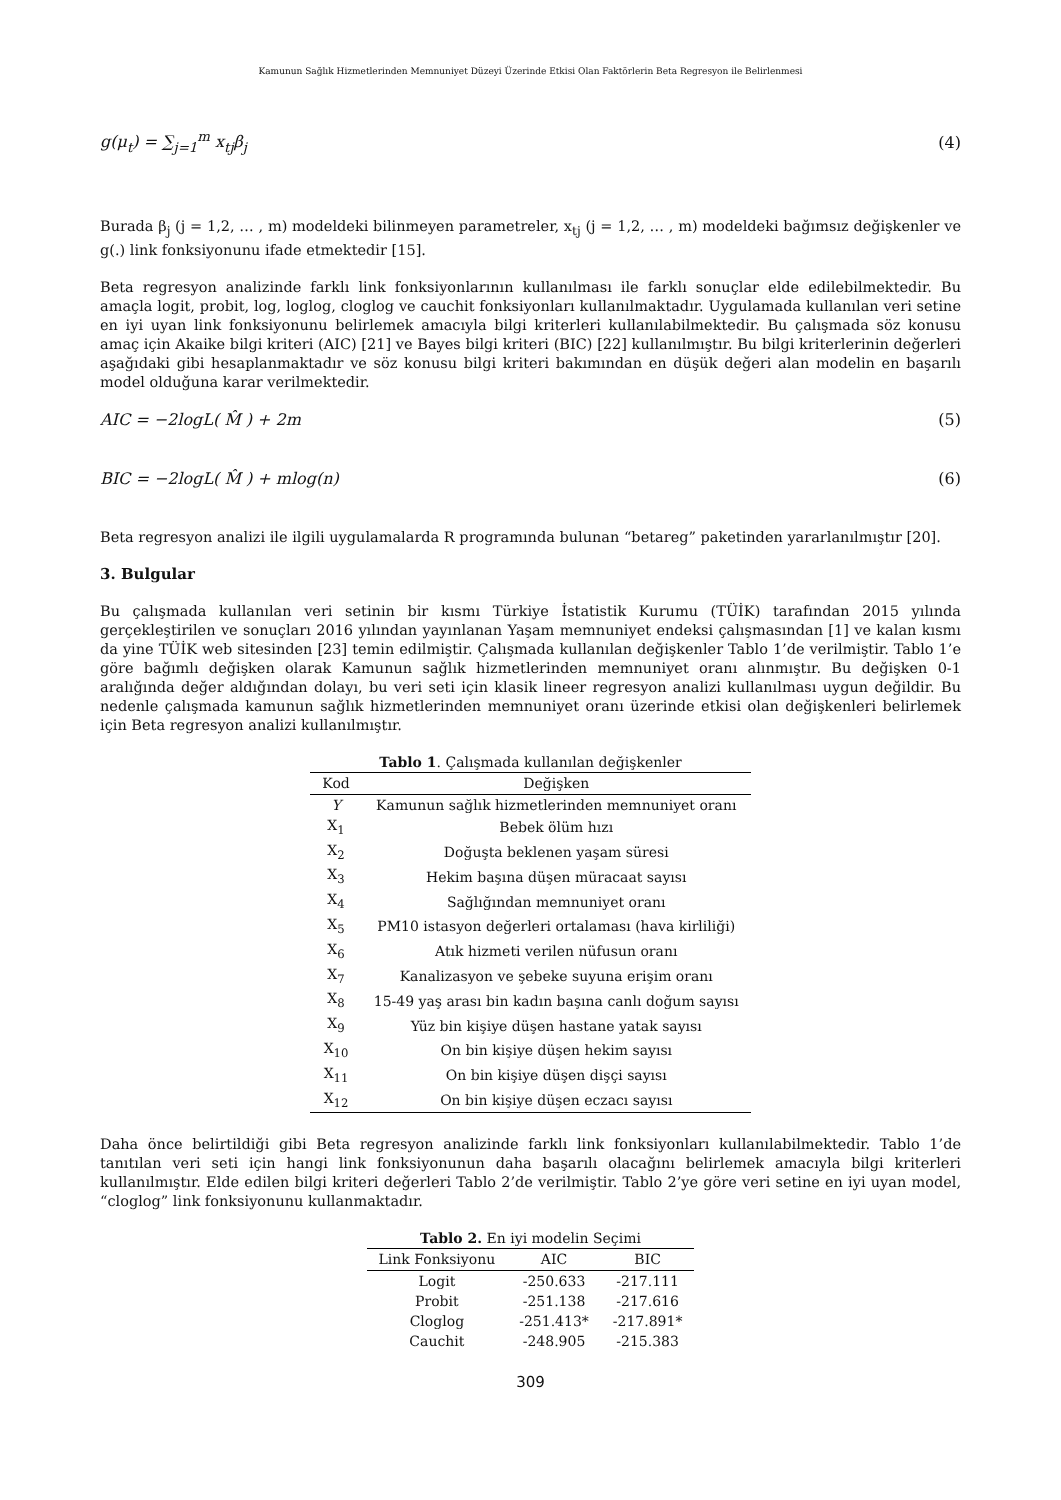Kamunun Sağlık Hizmetlerinden Memnuniyet Düzeyi Üzerinde Etkisi Olan Faktörlerin Beta Regresyon ile Belirlenmesi
g(μ<sub>t</sub>) = ∑<sub>j=1</sub><sup>m</sup> x<sub>tj</sub>β<sub>j</sub> (4)
Burada β<sub>j</sub> (j = 1,2, … , m) modeldeki bilinmeyen parametreler, x<sub>tj</sub> (j = 1,2, … , m) modeldeki bağımsız değişkenler ve g(.) link fonksiyonunu ifade etmektedir [15].
Beta regresyon analizinde farklı link fonksiyonlarının kullanılması ile farklı sonuçlar elde edilebilmektedir. Bu amaçla logit, probit, log, loglog, cloglog ve cauchit fonksiyonları kullanılmaktadır. Uygulamada kullanılan veri setine en iyi uyan link fonksiyonunu belirlemek amacıyla bilgi kriterleri kullanılabilmektedir. Bu çalışmada söz konusu amaç için Akaike bilgi kriteri (AIC) [21] ve Bayes bilgi kriteri (BIC) [22] kullanılmıştır. Bu bilgi kriterlerinin değerleri aşağıdaki gibi hesaplanmaktadır ve söz konusu bilgi kriteri bakımından en düşük değeri alan modelin en başarılı model olduğuna karar verilmektedir.
AIC = −2logL( M̂ ) + 2m (5)
BIC = −2logL( M̂ ) + mlog(n) (6)
Beta regresyon analizi ile ilgili uygulamalarda R programında bulunan “betareg” paketinden yararlanılmıştır [20].
3. Bulgular
Bu çalışmada kullanılan veri setinin bir kısmı Türkiye İstatistik Kurumu (TÜİK) tarafından 2015 yılında gerçekleştirilen ve sonuçları 2016 yılından yayınlanan Yaşam memnuniyet endeksi çalışmasından [1] ve kalan kısmı da yine TÜİK web sitesinden [23] temin edilmiştir. Çalışmada kullanılan değişkenler Tablo 1’de verilmiştir. Tablo 1’e göre bağımlı değişken olarak Kamunun sağlık hizmetlerinden memnuniyet oranı alınmıştır. Bu değişken 0-1 aralığında değer aldığından dolayı, bu veri seti için klasik lineer regresyon analizi kullanılması uygun değildir. Bu nedenle çalışmada kamunun sağlık hizmetlerinden memnuniyet oranı üzerinde etkisi olan değişkenleri belirlemek için Beta regresyon analizi kullanılmıştır.
Tablo 1 . Çalışmada kullanılan değişkenler
| Kod | Değişken |
| --- | --- |
| Y | Kamunun sağlık hizmetlerinden memnuniyet oranı |
| X<sub>1</sub> | Bebek ölüm hızı |
| X<sub>2</sub> | Doğuşta beklenen yaşam süresi |
| X<sub>3</sub> | Hekim başına düşen müracaat sayısı |
| X<sub>4</sub> | Sağlığından memnuniyet oranı |
| X<sub>5</sub> | PM10 istasyon değerleri ortalaması (hava kirliliği) |
| X<sub>6</sub> | Atık hizmeti verilen nüfusun oranı |
| X<sub>7</sub> | Kanalizasyon ve şebeke suyuna erişim oranı |
| X<sub>8</sub> | 15-49 yaş arası bin kadın başına canlı doğum sayısı |
| X<sub>9</sub> | Yüz bin kişiye düşen hastane yatak sayısı |
| X<sub>10</sub> | On bin kişiye düşen hekim sayısı |
| X<sub>11</sub> | On bin kişiye düşen dişçi sayısı |
| X<sub>12</sub> | On bin kişiye düşen eczacı sayısı |
Daha önce belirtildiği gibi Beta regresyon analizinde farklı link fonksiyonları kullanılabilmektedir. Tablo 1’de tanıtılan veri seti için hangi link fonksiyonunun daha başarılı olacağını belirlemek amacıyla bilgi kriterleri kullanılmıştır. Elde edilen bilgi kriteri değerleri Tablo 2’de verilmiştir. Tablo 2’ye göre veri setine en iyi uyan model, “cloglog” link fonksiyonunu kullanmaktadır.
Tablo 2. En iyi modelin Seçimi
| Link Fonksiyonu | AIC | BIC |
| --- | --- | --- |
| Logit | -250.633 | -217.111 |
| Probit | -251.138 | -217.616 |
| Cloglog | -251.413* | -217.891* |
| Cauchit | -248.905 | -215.383 |
309